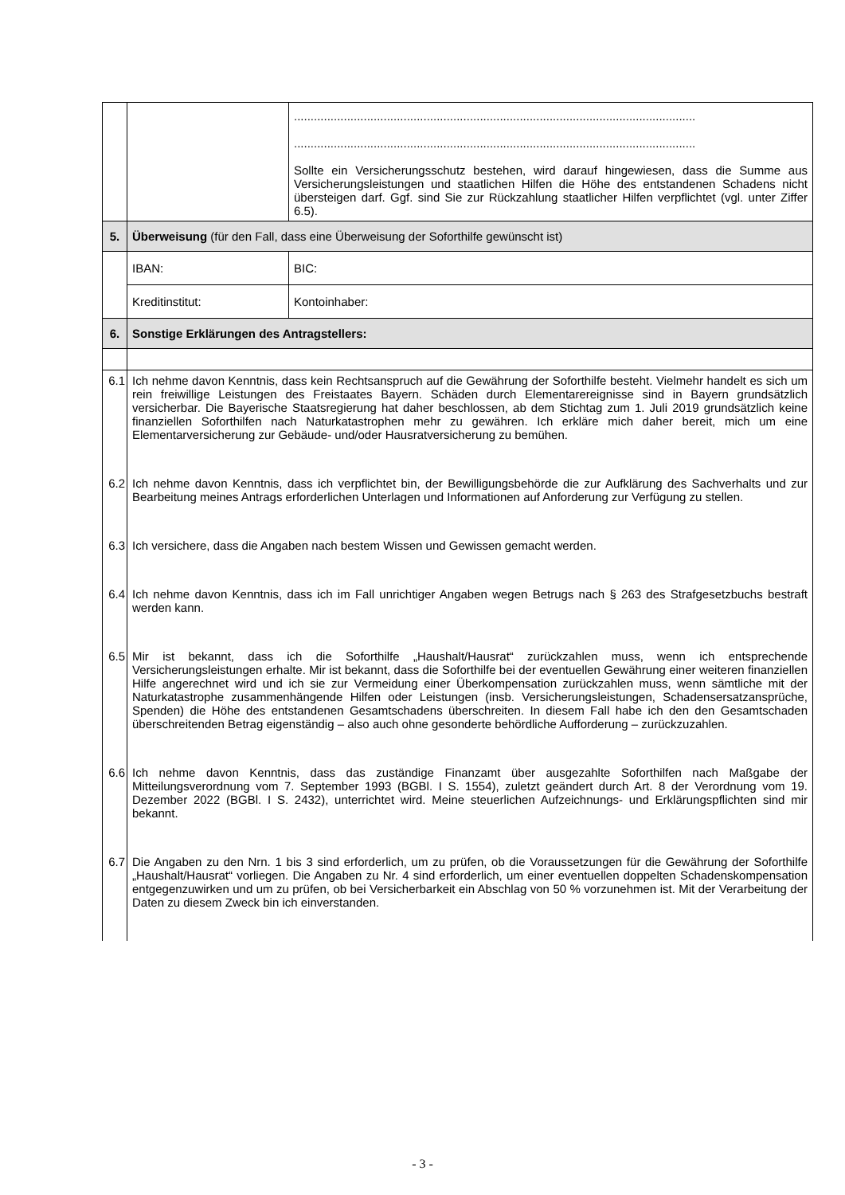| | | ......................................................................................................................... ......................................................................................................................... Sollte ein Versicherungsschutz bestehen, wird darauf hingewiesen, dass die Summe aus Versicherungsleistungen und staatlichen Hilfen die Höhe des entstandenen Schadens nicht übersteigen darf. Ggf. sind Sie zur Rückzahlung staatlicher Hilfen verpflichtet (vgl. unter Ziffer 6.5). | |
| 5. | Überweisung (für den Fall, dass eine Überweisung der Soforthilfe gewünscht ist) | | |
| | IBAN: | | BIC: |
| | Kreditinstitut: | | Kontoinhaber: |
| 6. | Sonstige Erklärungen des Antragstellers: | | |
| 6.1 | Ich nehme davon Kenntnis, dass kein Rechtsanspruch auf die Gewährung der Soforthilfe besteht. Vielmehr handelt es sich um rein freiwillige Leistungen des Freistaates Bayern. Schäden durch Elementarereignisse sind in Bayern grundsätzlich versicherbar. Die Bayerische Staatsregierung hat daher beschlossen, ab dem Stichtag zum 1. Juli 2019 grundsätzlich keine finanziellen Soforthilfen nach Naturkatastrophen mehr zu gewähren. Ich erkläre mich daher bereit, mich um eine Elementarversicherung zur Gebäude- und/oder Hausratversicherung zu bemühen. | | |
| 6.2 | Ich nehme davon Kenntnis, dass ich verpflichtet bin, der Bewilligungsbehörde die zur Aufklärung des Sachverhalts und zur Bearbeitung meines Antrags erforderlichen Unterlagen und Informationen auf Anforderung zur Verfügung zu stellen. | | |
| 6.3 | Ich versichere, dass die Angaben nach bestem Wissen und Gewissen gemacht werden. | | |
| 6.4 | Ich nehme davon Kenntnis, dass ich im Fall unrichtiger Angaben wegen Betrugs nach § 263 des Strafgesetzbuchs bestraft werden kann. | | |
| 6.5 | Mir ist bekannt, dass ich die Soforthilfe „Haushalt/Hausrat“ zurückzahlen muss, wenn ich entsprechende Versicherungsleistungen erhalte. Mir ist bekannt, dass die Soforthilfe bei der eventuellen Gewährung einer weiteren finanziellen Hilfe angerechnet wird und ich sie zur Vermeidung einer Überkompensation zurückzahlen muss, wenn sämtliche mit der Naturkatastrophe zusammenhängende Hilfen oder Leistungen (insb. Versicherungsleistungen, Schadensersatzansprüche, Spenden) die Höhe des entstandenen Gesamtschadens überschreiten. In diesem Fall habe ich den den Gesamtschaden überschreitenden Betrag eigenständig – also auch ohne gesonderte behördliche Aufforderung – zurückzuzahlen. | | |
| 6.6 | Ich nehme davon Kenntnis, dass das zuständige Finanzamt über ausgezahlte Soforthilfen nach Maßgabe der Mitteilungsverordnung vom 7. September 1993 (BGBl. I S. 1554), zuletzt geändert durch Art. 8 der Verordnung vom 19. Dezember 2022 (BGBl. I S. 2432), unterrichtet wird. Meine steuerlichen Aufzeichnungs- und Erklärungspflichten sind mir bekannt. | | |
| 6.7 | Die Angaben zu den Nrn. 1 bis 3 sind erforderlich, um zu prüfen, ob die Voraussetzungen für die Gewährung der Soforthilfe „Haushalt/Hausrat“ vorliegen. Die Angaben zu Nr. 4 sind erforderlich, um einer eventuellen doppelten Schadenskompensation entgegenzuwirken und um zu prüfen, ob bei Versicherbarkeit ein Abschlag von 50 % vorzunehmen ist. Mit der Verarbeitung der Daten zu diesem Zweck bin ich einverstanden. | | |
- 3 -